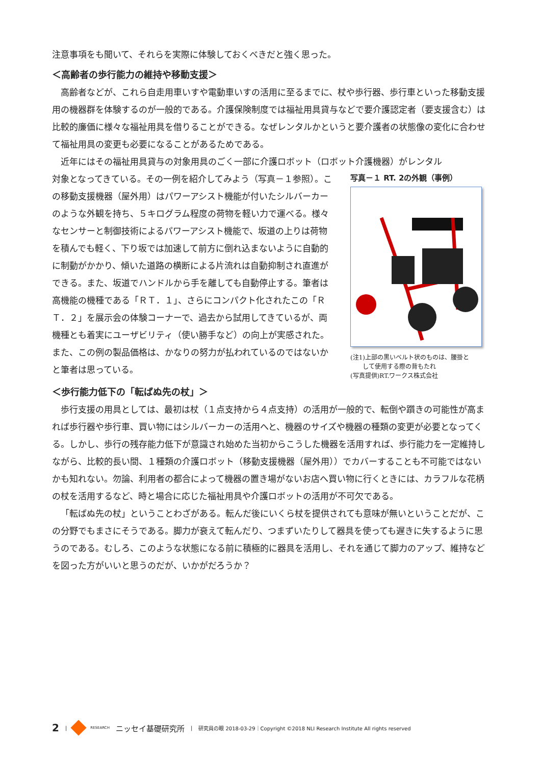注意事項をも聞いて、それらを実際に体験しておくべきだと強く思った。
＜高齢者の歩行能力の維持や移動支援＞
高齢者などが、これら自走用車いすや電動車いすの活用に至るまでに、杖や歩行器、歩行車といった移動支援用の機器群を体験するのが一般的である。介護保険制度では福祉用具貸与などで要介護認定者（要支援含む）は比較的廉価に様々な福祉用具を借りることができる。なぜレンタルかというと要介護者の状態像の変化に合わせて福祉用具の変更も必要になることがあるためである。
近年にはその福祉用具貸与の対象用具のごく一部に介護ロボット（ロボット介護機器）がレンタル
対象となってきている。その一例を紹介してみよう（写真－１参照）。この移動支援機器（屋外用）はパワーアシスト機能が付いたシルバーカーのような外観を持ち、５キログラム程度の荷物を軽い力で運べる。様々なセンサーと制御技術によるパワーアシスト機能で、坂道の上りは荷物を積んでも軽く、下り坂では加速して前方に倒れ込まないように自動的に制動がかかり、傾いた道路の横断による片流れは自動抑制され直進ができる。また、坂道でハンドルから手を離しても自動停止する。筆者は高機能の機種である「ＲＴ．１」、さらにコンパクト化されたこの「ＲＴ．２」を展示会の体験コーナーで、過去から試用してきているが、両機種とも着実にユーザビリティ（使い勝手など）の向上が実感された。また、この例の製品価格は、かなりの努力が払われているのではないかと筆者は思っている。
写真－１ RT. 2の外観（事例）
(注1)上部の黒いベルト状のものは、腰掛と
　　して使用する際の背もたれ
(写真提供)RT.ワークス株式会社
＜歩行能力低下の「転ばぬ先の杖」＞
歩行支援の用具としては、最初は杖（１点支持から４点支持）の活用が一般的で、転倒や躓きの可能性が高まれば歩行器や歩行車、買い物にはシルバーカーの活用へと、機器のサイズや機器の種類の変更が必要となってくる。しかし、歩行の残存能力低下が意識され始めた当初からこうした機器を活用すれば、歩行能力を一定維持しながら、比較的長い間、１種類の介護ロボット（移動支援機器（屋外用））でカバーすることも不可能ではないかも知れない。勿論、利用者の都合によって機器の置き場がないお店へ買い物に行くときには、カラフルな花柄の杖を活用するなど、時と場合に応じた福祉用具や介護ロボットの活用が不可欠である。
「転ばぬ先の杖」ということわざがある。転んだ後にいくら杖を提供されても意味が無いということだが、この分野でもまさにそうである。脚力が衰えて転んだり、つまずいたりして器具を使っても遅きに失するように思うのである。むしろ、このような状態になる前に積極的に器具を活用し、それを通じて脚力のアップ、維持などを図った方がいいと思うのだが、いかがだろうか？
2 | RESEARCH ニッセイ基礎研究所 | 研究員の眼 2018-03-29｜Copyright ©2018 NLI Research Institute All rights reserved